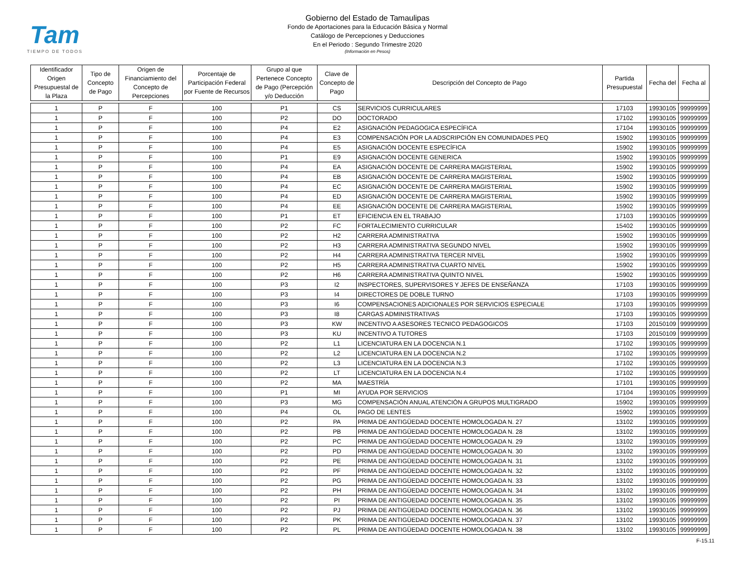Tam
TIEMPO DE TODOS
Gobierno del Estado de Tamaulipas
Fondo de Aportaciones para la Educación Básica y Normal
Catálogo de Percepciones y Deducciones
En el Periodo : Segundo Trimestre 2020
(Información en Pesos)
| Identificador Origen Presupuestal de la Plaza | Tipo de Concepto de Pago | Origen de Financiamiento del Concepto de Percepciones | Porcentaje de Participación Federal por Fuente de Recursos | Grupo al que Pertenece Concepto de Pago (Percepción y/o Deducción | Clave de Concepto de Pago | Descripción del Concepto de Pago | Partida Presupuestal | Fecha del | Fecha al |
| --- | --- | --- | --- | --- | --- | --- | --- | --- | --- |
| 1 | P | F | 100 | P1 | CS | SERVICIOS CURRICULARES | 17103 | 19930105 | 99999999 |
| 1 | P | F | 100 | P2 | DO | DOCTORADO | 17102 | 19930105 | 99999999 |
| 1 | P | F | 100 | P4 | E2 | ASIGNACIÓN PEDAGOGICA ESPECÍFICA | 17104 | 19930105 | 99999999 |
| 1 | P | F | 100 | P4 | E3 | COMPENSACIÓN POR LA ADSCRIPCIÓN EN COMUNIDADES PEQ | 15902 | 19930105 | 99999999 |
| 1 | P | F | 100 | P4 | E5 | ASIGNACIÓN DOCENTE ESPECÍFICA | 15902 | 19930105 | 99999999 |
| 1 | P | F | 100 | P1 | E9 | ASIGNACIÓN DOCENTE GENERICA | 15902 | 19930105 | 99999999 |
| 1 | P | F | 100 | P4 | EA | ASIGNACIÓN DOCENTE DE CARRERA MAGISTERIAL | 15902 | 19930105 | 99999999 |
| 1 | P | F | 100 | P4 | EB | ASIGNACIÓN DOCENTE DE CARRERA MAGISTERIAL | 15902 | 19930105 | 99999999 |
| 1 | P | F | 100 | P4 | EC | ASIGNACIÓN DOCENTE DE CARRERA MAGISTERIAL | 15902 | 19930105 | 99999999 |
| 1 | P | F | 100 | P4 | ED | ASIGNACIÓN DOCENTE DE CARRERA MAGISTERIAL | 15902 | 19930105 | 99999999 |
| 1 | P | F | 100 | P4 | EE | ASIGNACIÓN DOCENTE DE CARRERA MAGISTERIAL | 15902 | 19930105 | 99999999 |
| 1 | P | F | 100 | P1 | ET | EFICIENCIA EN EL TRABAJO | 17103 | 19930105 | 99999999 |
| 1 | P | F | 100 | P2 | FC | FORTALECIMIENTO CURRICULAR | 15402 | 19930105 | 99999999 |
| 1 | P | F | 100 | P2 | H2 | CARRERA ADMINISTRATIVA | 15902 | 19930105 | 99999999 |
| 1 | P | F | 100 | P2 | H3 | CARRERA ADMINISTRATIVA SEGUNDO NIVEL | 15902 | 19930105 | 99999999 |
| 1 | P | F | 100 | P2 | H4 | CARRERA ADMINISTRATIVA TERCER NIVEL | 15902 | 19930105 | 99999999 |
| 1 | P | F | 100 | P2 | H5 | CARRERA ADMINISTRATIVA CUARTO NIVEL | 15902 | 19930105 | 99999999 |
| 1 | P | F | 100 | P2 | H6 | CARRERA ADMINISTRATIVA QUINTO NIVEL | 15902 | 19930105 | 99999999 |
| 1 | P | F | 100 | P3 | I2 | INSPECTORES, SUPERVISORES Y JEFES DE ENSEÑANZA | 17103 | 19930105 | 99999999 |
| 1 | P | F | 100 | P3 | I4 | DIRECTORES DE DOBLE TURNO | 17103 | 19930105 | 99999999 |
| 1 | P | F | 100 | P3 | I6 | COMPENSACIONES ADICIONALES POR SERVICIOS ESPECIALE | 17103 | 19930105 | 99999999 |
| 1 | P | F | 100 | P3 | I8 | CARGAS ADMINISTRATIVAS | 17103 | 19930105 | 99999999 |
| 1 | P | F | 100 | P3 | KW | INCENTIVO A ASESORES TECNICO PEDAGOGICOS | 17103 | 20150109 | 99999999 |
| 1 | P | F | 100 | P3 | KU | INCENTIVO A TUTORES | 17103 | 20150109 | 99999999 |
| 1 | P | F | 100 | P2 | L1 | LICENCIATURA EN LA DOCENCIA N.1 | 17102 | 19930105 | 99999999 |
| 1 | P | F | 100 | P2 | L2 | LICENCIATURA EN LA DOCENCIA N.2 | 17102 | 19930105 | 99999999 |
| 1 | P | F | 100 | P2 | L3 | LICENCIATURA EN LA DOCENCIA N.3 | 17102 | 19930105 | 99999999 |
| 1 | P | F | 100 | P2 | LT | LICENCIATURA EN LA DOCENCIA N.4 | 17102 | 19930105 | 99999999 |
| 1 | P | F | 100 | P2 | MA | MAESTRÍA | 17101 | 19930105 | 99999999 |
| 1 | P | F | 100 | P1 | MI | AYUDA POR SERVICIOS | 17104 | 19930105 | 99999999 |
| 1 | P | F | 100 | P3 | MG | COMPENSACIÓN ANUAL ATENCIÓN A GRUPOS MULTIGRADO | 15902 | 19930105 | 99999999 |
| 1 | P | F | 100 | P4 | OL | PAGO DE LENTES | 15902 | 19930105 | 99999999 |
| 1 | P | F | 100 | P2 | PA | PRIMA DE ANTIGÜEDAD DOCENTE HOMOLOGADA N. 27 | 13102 | 19930105 | 99999999 |
| 1 | P | F | 100 | P2 | PB | PRIMA DE ANTIGÜEDAD DOCENTE HOMOLOGADA N. 28 | 13102 | 19930105 | 99999999 |
| 1 | P | F | 100 | P2 | PC | PRIMA DE ANTIGÜEDAD DOCENTE HOMOLOGADA N. 29 | 13102 | 19930105 | 99999999 |
| 1 | P | F | 100 | P2 | PD | PRIMA DE ANTIGÜEDAD DOCENTE HOMOLOGADA N. 30 | 13102 | 19930105 | 99999999 |
| 1 | P | F | 100 | P2 | PE | PRIMA DE ANTIGÜEDAD DOCENTE HOMOLOGADA N. 31 | 13102 | 19930105 | 99999999 |
| 1 | P | F | 100 | P2 | PF | PRIMA DE ANTIGÜEDAD DOCENTE HOMOLOGADA N. 32 | 13102 | 19930105 | 99999999 |
| 1 | P | F | 100 | P2 | PG | PRIMA DE ANTIGÜEDAD DOCENTE HOMOLOGADA N. 33 | 13102 | 19930105 | 99999999 |
| 1 | P | F | 100 | P2 | PH | PRIMA DE ANTIGÜEDAD DOCENTE HOMOLOGADA N. 34 | 13102 | 19930105 | 99999999 |
| 1 | P | F | 100 | P2 | PI | PRIMA DE ANTIGÜEDAD DOCENTE HOMOLOGADA N. 35 | 13102 | 19930105 | 99999999 |
| 1 | P | F | 100 | P2 | PJ | PRIMA DE ANTIGÜEDAD DOCENTE HOMOLOGADA N. 36 | 13102 | 19930105 | 99999999 |
| 1 | P | F | 100 | P2 | PK | PRIMA DE ANTIGÜEDAD DOCENTE HOMOLOGADA N. 37 | 13102 | 19930105 | 99999999 |
| 1 | P | F | 100 | P2 | PL | PRIMA DE ANTIGÜEDAD DOCENTE HOMOLOGADA N. 38 | 13102 | 19930105 | 99999999 |
F-15.11